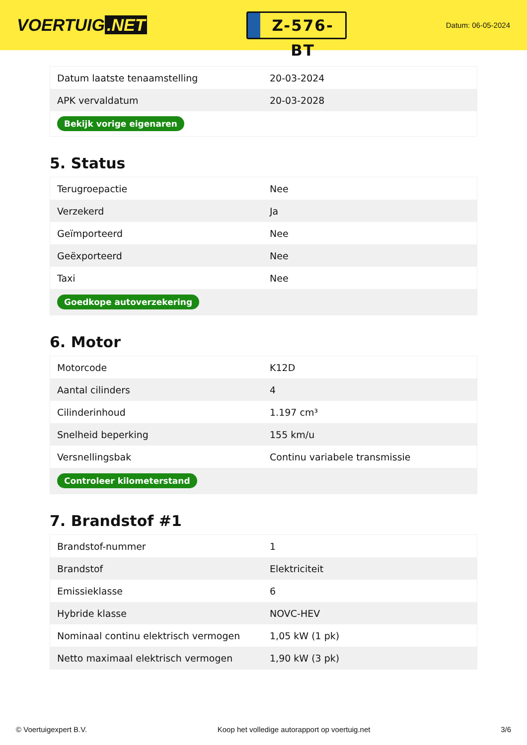VOERTUIG.NET
Z-576-BT
Datum: 06-05-2024
| Datum laatste tenaamstelling | 20-03-2024 |
| APK vervaldatum | 20-03-2028 |
| Bekijk vorige eigenaren | |
5. Status
| Terugroepactie | Nee |
| Verzekerd | Ja |
| Geïmporteerd | Nee |
| Geëxporteerd | Nee |
| Taxi | Nee |
| Goedkope autoverzekering | |
6. Motor
| Motorcode | K12D |
| Aantal cilinders | 4 |
| Cilinderinhoud | 1.197 cm³ |
| Snelheid beperking | 155 km/u |
| Versnellingsbak | Continu variabele transmissie |
| Controleer kilometerstand | |
7. Brandstof #1
| Brandstof-nummer | 1 |
| Brandstof | Elektriciteit |
| Emissieklasse | 6 |
| Hybride klasse | NOVC-HEV |
| Nominaal continu elektrisch vermogen | 1,05 kW (1 pk) |
| Netto maximaal elektrisch vermogen | 1,90 kW (3 pk) |
© Voertuigexpert B.V. Koop het volledige autorapport op voertuig.net 3/6